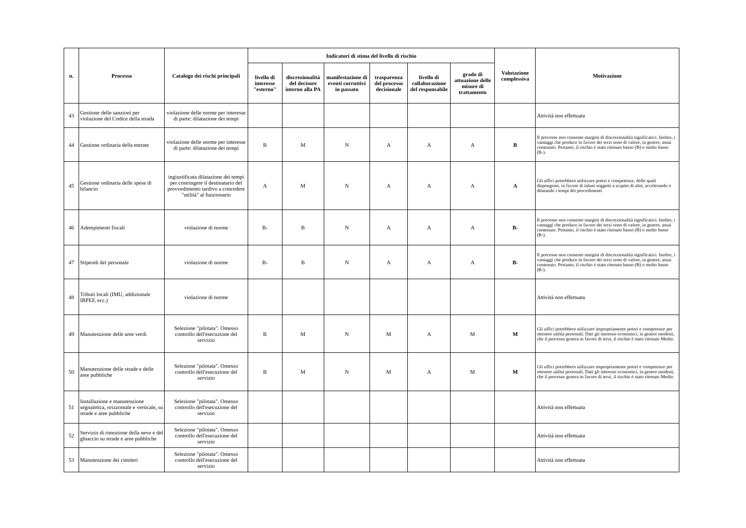| n. | Processo | Catalogo dei rischi principali | Indicatori di stima del livello di rischio | | | | | | Valutazione complessiva | Motivazione |
| --- | --- | --- | --- | --- | --- | --- | --- | --- | --- | --- |
| | | | livello di interesse "esterno" | discrezionalità del decisore interno alla PA | manifestazione di eventi corruttivi in passato | trasparenza del processo decisionale | livello di collaborazione del responsabile | grado di attuazione delle misure di trattamento | | |
| 43 | Gestione delle sanzioni per violazione del Codice della strada | violazione delle norme per interesse di parte: dilatazione dei tempi | | | | | | | | Attività non effettuata |
| 44 | Gestione ordinaria della entrate | violazione delle norme per interesse di parte: dilatazione dei tempi | B | M | N | A | A | A | B | Il processo non consente margini di discrezionalità significativi. Inoltre, i vantaggi che produce in favore dei terzi sono di valore, in genere, assai contenuto. Pertanto, il rischio è stato ritenuto basso (B) o molto basso (B-). |
| 45 | Gestione ordinaria delle spese di bilancio | ingiustificata dilatazione dei tempi per costringere il destinatario del provvedimento tardivo a concedere "utilità" al funzionario | A | M | N | A | A | A | A | Gli uffici potrebbero utilizzare poteri e competenze, delle quali dispongono, in favore di taluni soggetti a scapito di altri, accelerando o dilatando i tempi dei procedimenti |
| 46 | Adempimenti fiscali | violazione di norme | B- | B | N | A | A | A | B- | Il processo non consente margini di discrezionalità significativi. Inoltre, i vantaggi che produce in favore dei terzi sono di valore, in genere, assai contenuto. Pertanto, il rischio è stato ritenuto basso (B) o molto basso (B-). |
| 47 | Stipendi del personale | violazione di norme | B- | B | N | A | A | A | B- | Il processo non consente margini di discrezionalità significativi. Inoltre, i vantaggi che produce in favore dei terzi sono di valore, in genere, assai contenuto. Pertanto, il rischio è stato ritenuto basso (B) o molto basso (B-). |
| 48 | Tributi locali (IMU, addizionale IRPEF, ecc.) | violazione di norme | | | | | | | | Attività non effettuata |
| 49 | Manutenzione delle aree verdi | Selezione "pilotata". Omesso controllo dell'esecuzione del servizio | B | M | N | M | A | M | M | Gli uffici potrebbero utilizzare impropriamente poteri e competenze per ottenere utilità personali. Dati gli interessi economici, in genere modesti, che il processo genera in favore di terzi, il rischio è stato ritenuto Medio. |
| 50 | Manutenzione delle strade e delle aree pubbliche | Selezione "pilotata". Omesso controllo dell'esecuzione del servizio | B | M | N | M | A | M | M | Gli uffici potrebbero utilizzare impropriamente poteri e competenze per ottenere utilità personali. Dati gli interessi economici, in genere modesti, che il processo genera in favore di terzi, il rischio è stato ritenuto Medio. |
| 51 | Installazione e manutenzione segnaletica, orizzontale e verticale, su strade e aree pubbliche | Selezione "pilotata". Omesso controllo dell'esecuzione del servizio | | | | | | | | Attività non effettuata |
| 52 | Servizio di rimozione della neve e del ghiaccio su strade e aree pubbliche | Selezione "pilotata". Omesso controllo dell'esecuzione del servizio | | | | | | | | Attività non effettuata |
| 53 | Manutenzione dei cimiteri | Selezione "pilotata". Omesso controllo dell'esecuzione del servizio | | | | | | | | Attività non effettuata |